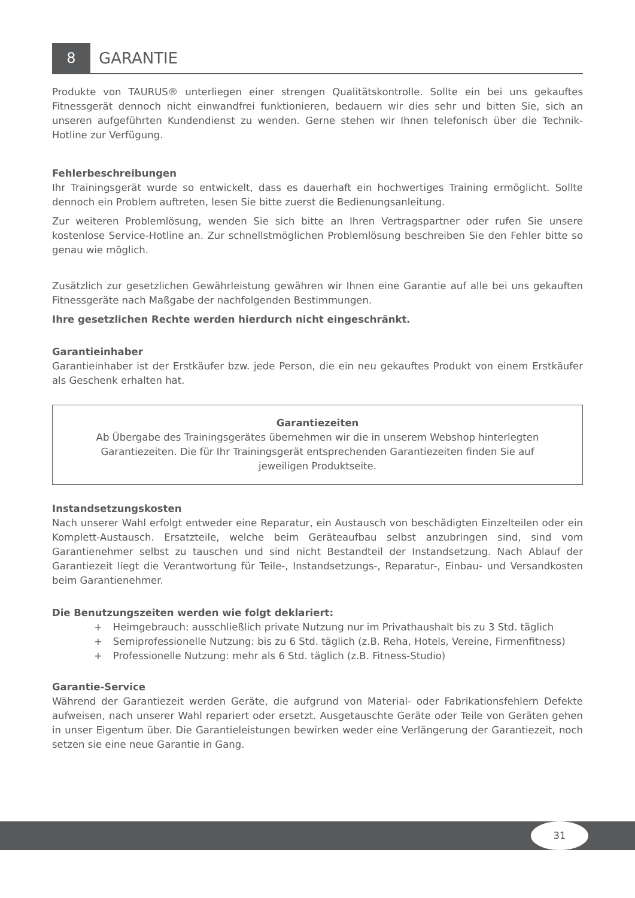8 GARANTIE
Produkte von TAURUS® unterliegen einer strengen Qualitätskontrolle. Sollte ein bei uns gekauftes Fitnessgerät dennoch nicht einwandfrei funktionieren, bedauern wir dies sehr und bitten Sie, sich an unseren aufgeführten Kundendienst zu wenden. Gerne stehen wir Ihnen telefonisch über die Technik-Hotline zur Verfügung.
Fehlerbeschreibungen
Ihr Trainingsgerät wurde so entwickelt, dass es dauerhaft ein hochwertiges Training ermöglicht. Sollte dennoch ein Problem auftreten, lesen Sie bitte zuerst die Bedienungsanleitung.
Zur weiteren Problemlösung, wenden Sie sich bitte an Ihren Vertragspartner oder rufen Sie unsere kostenlose Service-Hotline an. Zur schnellstmöglichen Problemlösung beschreiben Sie den Fehler bitte so genau wie möglich.
Zusätzlich zur gesetzlichen Gewährleistung gewähren wir Ihnen eine Garantie auf alle bei uns gekauften Fitnessgeräte nach Maßgabe der nachfolgenden Bestimmungen.
Ihre gesetzlichen Rechte werden hierdurch nicht eingeschränkt.
Garantieinhaber
Garantieinhaber ist der Erstkäufer bzw. jede Person, die ein neu gekauftes Produkt von einem Erstkäufer als Geschenk erhalten hat.
Garantiezeiten
Ab Übergabe des Trainingsgerätes übernehmen wir die in unserem Webshop hinterlegten Garantiezeiten. Die für Ihr Trainingsgerät entsprechenden Garantiezeiten finden Sie auf jeweiligen Produktseite.
Instandsetzungskosten
Nach unserer Wahl erfolgt entweder eine Reparatur, ein Austausch von beschädigten Einzelteilen oder ein Komplett-Austausch. Ersatzteile, welche beim Geräteaufbau selbst anzubringen sind, sind vom Garantienehmer selbst zu tauschen und sind nicht Bestandteil der Instandsetzung. Nach Ablauf der Garantiezeit liegt die Verantwortung für Teile-, Instandsetzungs-, Reparatur-, Einbau- und Versandkosten beim Garantienehmer.
Die Benutzungszeiten werden wie folgt deklariert:
+ Heimgebrauch: ausschließlich private Nutzung nur im Privathaushalt bis zu 3 Std. täglich
+ Semiprofessionelle Nutzung: bis zu 6 Std. täglich (z.B. Reha, Hotels, Vereine, Firmenfitness)
+ Professionelle Nutzung: mehr als 6 Std. täglich (z.B. Fitness-Studio)
Garantie-Service
Während der Garantiezeit werden Geräte, die aufgrund von Material- oder Fabrikationsfehlern Defekte aufweisen, nach unserer Wahl repariert oder ersetzt. Ausgetauschte Geräte oder Teile von Geräten gehen in unser Eigentum über. Die Garantieleistungen bewirken weder eine Verlängerung der Garantiezeit, noch setzen sie eine neue Garantie in Gang.
31